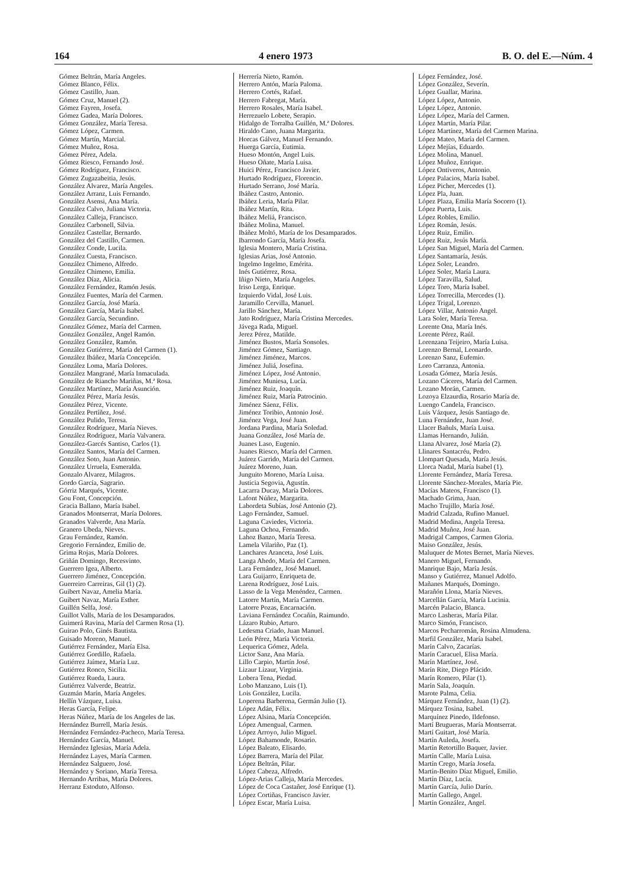164 4 enero 1973 B. O. del E.—Núm. 4
Gómez Beltrán, María Angeles.
Gómez Blanco, Félix.
Gómez Castillo, Juan.
Gómez Cruz, Manuel (2).
Gómez Fayren, Josefa.
Gómez Gadea, María Dolores.
Gómez González, María Teresa.
Gómez López, Carmen.
Gómez Martín, Marcial.
Gómez Muñoz, Rosa.
Gómez Pérez, Adela.
Gómez Riesco, Fernando José.
Gómez Rodríguez, Francisco.
Gómez Zugazabeitia, Jesús.
González Alvarez, María Angeles.
González Arranz, Luis Fernando.
González Asensi, Ana María.
González Calvo, Juliana Victoria.
González Calleja, Francisco.
González Carbonell, Silvia.
González Castellar, Bernardo.
González del Castillo, Carmen.
González Conde, Lucila.
González Cuesta, Francisco.
González Chimeno, Alfredo.
González Chimeno, Emilia.
González Díaz, Alicia.
González Fernández, Ramón Jesús.
González Fuentes, María del Carmen.
González García, José María.
González García, María Isabel.
González García, Secundino.
González Gómez, María del Carmen.
González González, Angel Ramón.
González González, Ramón.
González Gutiérrez, María del Carmen (1).
González Ibáñez, María Concepción.
González Loma, María Dolores.
González Mangrané, María Inmaculada.
González de Riancho Mariñas, M.ª Rosa.
González Martínez, María Asunción.
González Pérez, María Jesús.
González Pérez, Vicente.
González Pertíñez, José.
González Pulido, Teresa.
González Rodríguez, María Nieves.
González Rodríguez, María Valvanera.
González-Garcés Santiso, Carlos (1).
González Santos, María del Carmen.
González Soto, Juan Antonio.
González Urruela, Esmeralda.
Gonzalo Alvarez, Milagros.
Gordo García, Sagrario.
Górriz Marqués, Vicente.
Gou Font, Concepción.
Gracia Ballano, María Isabel.
Granados Montserrat, María Dolores.
Granados Valverde, Ana María.
Granero Ubeda, Nieves.
Grau Fernández, Ramón.
Gregorio Fernández, Emilio de.
Grima Rojas, María Dolores.
Griñán Domingo, Recesvinto.
Guerrero Igea, Alberto.
Guerrero Jiménez, Concepción.
Guerreiro Carreiras, Gil (1) (2).
Guibert Navaz, Amelia María.
Guibert Navaz, María Esther.
Guillén Selfa, José.
Guillot Valls, María de los Desamparados.
Guimerá Ravina, María del Carmen Rosa (1).
Guirao Polo, Ginés Bautista.
Guisado Moreno, Manuel.
Gutiérrez Fernández, María Elsa.
Gutiérrez Gordillo, Rafaela.
Gutiérrez Jaímez, María Luz.
Gutiérrez Ronco, Sicilia.
Gutiérrez Rueda, Laura.
Gutiérrez Valverde, Beatriz.
Guzmán Marín, María Angeles.
Hellín Vázquez, Luisa.
Heras García, Felipe.
Heras Núñez, María de los Angeles de las.
Hernández Burrell, María Jesús.
Hernández Fernández-Pacheco, María Teresa.
Hernández García, Manuel.
Hernández Iglesias, María Adela.
Hernández Layes, María Carmen.
Hernández Salguero, José.
Hernández y Soriano, María Teresa.
Hernando Arribas, María Dolores.
Herranz Estoduto, Alfonso.
Herrería Nieto, Ramón.
Herrero Antón, María Paloma.
Herrero Cortés, Rafael.
Herrero Fabregat, María.
Herrero Rosales, María Isabel.
Herrezuelo Lobete, Serapio.
Hidalgo de Torralba Guillén, M.ª Dolores.
Hiraldo Cano, Juana Margarita.
Horcas Gálvez, Manuel Fernando.
Huerga García, Eutimia.
Hueso Montón, Angel Luis.
Hueso Oñate, María Luisa.
Huici Pérez, Francisco Javier.
Hurtado Rodríguez, Florencio.
Hurtado Serrano, José María.
Ibáñez Castro, Antonio.
Ibáñez Leria, María Pilar.
Ibáñez Martín, Rita.
Ibáñez Meliá, Francisco.
Ibáñez Molina, Manuel.
Ibáñez Moltó, María de los Desamparados.
Ibarrondo García, María Josefa.
Iglesia Montero, María Cristina.
Iglesias Arias, José Antonio.
Ingelmo Ingelmo, Emérita.
Inés Gutiérrez, Rosa.
Iñigo Nieto, María Angeles.
Iriso Lerga, Enrique.
Izquierdo Vidal, José Luis.
Jaramillo Cervilla, Manuel.
Jarillo Sánchez, María.
Jato Rodríguez, María Cristina Mercedes.
Jávega Rada, Miguel.
Jerez Pérez, Matilde.
Jiménez Bustos, María Sonsoles.
Jiménez Gómez, Santiago.
Jiménez Jiménez, Marcos.
Jiménez Juliá, Josefina.
Jiménez López, José Antonio.
Jiménez Muniesa, Lucía.
Jiménez Ruiz, Joaquín.
Jiménez Ruiz, María Patrocinio.
Jiménez Sáenz, Félix.
Jiménez Toribio, Antonio José.
Jiménez Vega, José Juan.
Jordana Pardina, María Soledad.
Juana González, José María de.
Juanes Laso, Eugenio.
Juanes Riesco, María del Carmen.
Juárez Garrido, María del Carmen.
Juárez Moreno, Juan.
Junguito Moreno, María Luisa.
Justicia Segovia, Agustín.
Lacarra Ducay, María Dolores.
Lafont Núñez, Margarita.
Labordeta Subías, José Antonio (2).
Lago Fernández, Samuel.
Laguna Caviedes, Victoria.
Laguna Ochoa, Fernando.
Lahoz Banzo, María Teresa.
Lamela Vilariño, Paz (1).
Lanchares Aranceta, José Luis.
Langa Ahedo, María del Carmen.
Lara Fernández, José Manuel.
Lara Guijarro, Enriqueta de.
Larena Rodríguez, José Luis.
Lasso de la Vega Menéndez, Carmen.
Latorre Martín, María Carmen.
Latorre Pozas, Encarnación.
Laviana Fernández Cocañín, Raimundo.
Lázaro Rubio, Arturo.
Ledesma Criado, Juan Manuel.
León Pérez, María Victoria.
Lequerica Gómez, Adela.
Lictor Sanz, Ana María.
Lillo Carpio, Martín José.
Lizaur Lizaur, Virginia.
Lobera Tena, Piedad.
Lobo Manzano, Luis (1).
Lois González, Lucila.
Loperena Barberena, Germán Julio (1).
López Adán, Félix.
López Alsina, María Concepción.
López Amengual, Carmen.
López Arroyo, Julio Miguel.
López Bahamonde, Rosario.
López Baleato, Elisardo.
López Barrera, María del Pilar.
López Beltrán, Pilar.
López Cabeza, Alfredo.
López-Arias Calleja, María Mercedes.
López de Coca Castañer, José Enrique (1).
López Cortiñas, Francisco Javier.
López Escar, María Luisa.
López Fernández, José.
López González, Severín.
López Guallar, Marina.
López López, Antonio.
López López, Antonio.
López López, María del Carmen.
López Martín, María Pilar.
López Martínez, María del Carmen Marina.
López Mateo, María del Carmen.
López Mejías, Eduardo.
López Molina, Manuel.
López Muñoz, Enrique.
López Ontiveros, Antonio.
López Palacios, María Isabel.
López Picher, Mercedes (1).
López Pla, Juan.
López Plaza, Emilia María Socorro (1).
López Puerta, Luis.
López Robles, Emilio.
López Román, Jesús.
López Ruiz, Emilio.
López Ruiz, Jesús María.
López San Miguel, María del Carmen.
López Santamaría, Jesús.
López Soler, Leandro.
López Soler, María Laura.
López Taravilla, Salud.
López Toro, María Isabel.
López Torrecilla, Mercedes (1).
López Trigal, Lorenzo.
López Villar, Antonio Angel.
Lara Soler, María Teresa.
Lorente Ona, María Inés.
Lorente Pérez, Raúl.
Lorenzana Teijeiro, María Luisa.
Lorenzo Bernal, Leonardo.
Lorenzo Sanz, Eufemio.
Loro Carranza, Antonia.
Losada Gómez, María Jesús.
Lozano Cáceres, María del Carmen.
Lozano Morán, Carmen.
Lozoya Elzaurdia, Rosario María de.
Luengo Candela, Francisco.
Luis Vázquez, Jesús Santiago de.
Luna Fernández, Juan José.
Llacer Bañuls, María Luisa.
Llamas Hernando, Julián.
Llana Alvarez, José María (2).
Llinares Santacréu, Pedro.
Llompart Quesada, María Jesús.
Llorca Nadal, María Isabel (1).
Llorente Fernández, María Teresa.
Llorente Sánchez-Morales, María Pie.
Macías Mateos, Francisco (1).
Machado Grima, Juan.
Macho Trujillo, María José.
Madrid Calzada, Rufino Manuel.
Madrid Medina, Angela Teresa.
Madrid Muñoz, José Juan.
Madrigal Campos, Carmen Gloria.
Maiso González, Jesús.
Maluquer de Motes Bernet, María Nieves.
Manero Miguel, Fernando.
Manrique Bajo, María Jesús.
Manso y Gutiérrez, Manuel Adolfo.
Mañanes Marqués, Domingo.
Marañón Llona, María Nieves.
Marcellán García, María Lucinia.
Marcén Palacio, Blanca.
Marco Lasheras, María Pilar.
Marco Simón, Francisco.
Marcos Pecharromán, Rosina Almudena.
Marfil González, María Isabel.
Marín Calvo, Zacarías.
Marín Caracuel, Elisa María.
Marín Martínez, José.
Marín Rite, Diego Plácido.
Marín Romero, Pilar (1).
Marín Sala, Joaquín.
Marote Palma, Celia.
Márquez Fernández, Juan (1) (2).
Márquez Tosina, Isabel.
Marquínez Pinedo, Ildefonso.
Martí Brugueras, María Montserrat.
Martí Guitart, José María.
Martín Auleda, Josefa.
Martín Retortillo Baquer, Javier.
Martín Calle, María Luisa.
Martín Crego, María Josefa.
Martín-Benito Díaz Miguel, Emilio.
Martín Díaz, Lucía.
Martín García, Julio Darío.
Martín Gallego, Angel.
Martín González, Angel.